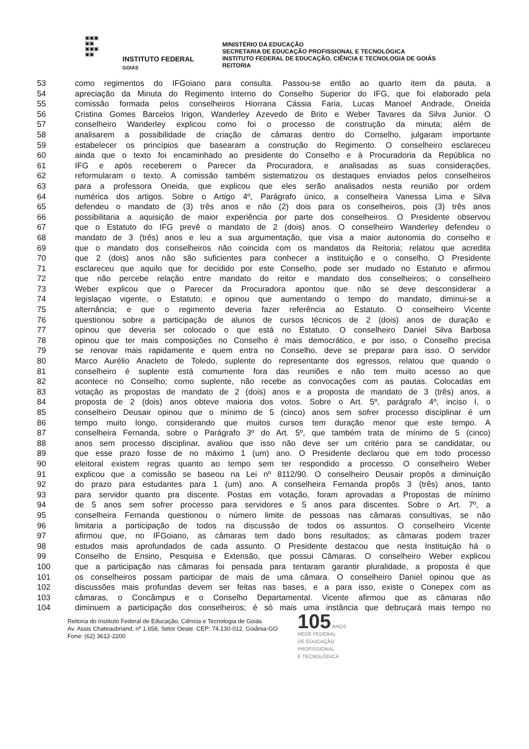▣▣▣
▣▣
▣▣▣
▣▣
INSTITUTO FEDERAL
GOIÁS
MINISTÉRIO DA EDUCAÇÃO
SECRETARIA DE EDUCAÇÃO PROFISSIONAL E TECNOLÓGICA
INSTITUTO FEDERAL DE EDUCAÇÃO, CIÊNCIA E TECNOLOGIA DE GOIÁS
REITORIA
53 como regimentos do IFGoiano para consulta. Passou-se então ao quarto item da pauta, a
54 apreciação da Minuta do Regimento Interno do Conselho Superior do IFG, que foi elaborado pela
55 comissão formada pelos conselheiros Hiorrana Cássia Faria, Lucas Manoel Andrade, Oneida
56 Cristina Gomes Barcelos Irigon, Wanderley Azevedo de Brito e Weber Tavares da Silva Junior. O
57 conselheiro Wanderley explicou como foi o processo de construção da minuta; além de
58 analisarem a possibilidade de criação de câmaras dentro do Conselho, julgaram importante
59 estabelecer os princípios que basearam a construção do Regimento. O conselheiro esclareceu
60 ainda que o texto foi encaminhado ao presidente do Conselho e à Procuradoria da República no
61 IFG e após receberem o Parecer da Procuradora, e analisadas as suas considerações,
62 reformularam o texto. A comissão também sistematizou os destaques enviados pelos conselheiros
63 para a professora Oneida, que explicou que eles serão analisados nesta reunião por ordem
64 numérica dos artigos. Sobre o Artigo 4º, Parágrafo único, a conselheira Vanessa Lima e Silva
65 defendeu o mandato de (3) três anos e não (2) dois para os conselheiros, pois (3) três anos
66 possibilitaria a aquisição de maior experiência por parte dos conselheiros. O Presidente observou
67 que o Estatuto do IFG prevê o mandato de 2 (dois) anos. O conselheiro Wanderley defendeu o
68 mandato de 3 (três) anos e leu a sua argumentação, que visa a maior autonomia do conselho e
69 que o mandato dos conselheiros não coincida com os mandatos da Reitoria; relatou que acredita
70 que 2 (dois) anos não são suficientes para conhecer a instituição e o conselho. O Presidente
71 esclareceu que aquilo que for decidido por este Conselho, pode ser mudado no Estatuto e afirmou
72 que não percebe relação entre mandato do reitor e mandato dos conselheiros; o conselheiro
73 Weber explicou que o Parecer da Procuradora apontou que não se deve desconsiderar a
74 legislaçao vigente, o Estatuto; e opinou que aumentando o tempo do mandato, diminui-se a
75 alternância; e que o regimento deveria fazer referência ao Estatuto. O conselheiro Vicente
76 questionou sobre a participação de alunos de cursos técnicos de 2 (dois) anos de duração e
77 opinou que deveria ser colocado o que está no Estatuto. O conselheiro Daniel Silva Barbosa
78 opinou que ter mais composições no Conselho é mais democrático, e por isso, o Conselho precisa
79 se renovar mais rapidamente e quem entra no Conselho, deve se preparar para isso. O servidor
80 Marco Aurélio Anacleto de Toledo, suplente do representante dos egressos, relatou que quando o
81 conselheiro é suplente está comumente fora das reuniões e não tem muito acesso ao que
82 acontece no Conselho; como suplente, não recebe as convocações com as pautas. Colocadas em
83 votação as propostas de mandato de 2 (dois) anos e a proposta de mandato de 3 (três) anos, a
84 proposta de 2 (dois) anos obteve maioria dos votos. Sobre o Art. 5º, parágrafo 4º, inciso I, o
85 conselheiro Deusair opinou que o mínimo de 5 (cinco) anos sem sofrer processo disciplinar é um
86 tempo muito longo, considerando que muitos cursos tem duração menor que este tempo. A
87 conselheira Fernanda, sobre o Parágrafo 3º do Art. 5º, que também trata de mínimo de 5 (cinco)
88 anos sem processo disciplinar, avaliou que isso não deve ser um critério para se candidatar, ou
89 que esse prazo fosse de no máximo 1 (um) ano. O Presidente declarou que em todo processo
90 eleitoral existem regras quanto ao tempo sem ter respondido a processo. O conselheiro Weber
91 explicou que a comissão se baseou na Lei nº 8112/90. O conselheiro Deusair propôs a diminuição
92 do prazo para estudantes para 1 (um) ano. A conselheira Fernanda propôs 3 (três) anos, tanto
93 para servidor quanto pra discente. Postas em votação, foram aprovadas a Propostas de mínimo
94 de 5 anos sem sofrer processo para servidores e 5 anos para discentes. Sobre o Art. 7º, a
95 conselheira Fernanda questionou o número limite de pessoas nas câmaras consultivas, se não
96 limitaria a participação de todos na discussão de todos os assuntos. O conselheiro Vicente
97 afirmou que, no IFGoiano, as câmaras tem dado bons resultados; as câmaras podem trazer
98 estudos mais aprofundados de cada assunto. O Presidente destacou que nesta Instituição há o
99 Conselho de Ensino, Pesquisa e Extensão, que possui Câmaras. O conselheiro Weber explicou
100 que a participação nas câmaras foi pensada para tentaram garantir pluralidade, a proposta é que
101 os conselheiros possam participar de mais de uma câmara. O conselheiro Daniel opinou que as
102 discussões mais profundas devem ser feitas nas bases, e a para isso, existe o Conepex com as
103 câmaras, o Concâmpus e o Conselho Departamental. Vicente afirmou que as câmaras não
104 diminuem a participação dos conselheiros; é só mais uma instância que debruçará mais tempo no
Reitoria do Instituto Federal de Educação, Ciência e Tecnologia de Goiás
Av. Assis Chateaubriand, nº 1.658, Setor Oeste. CEP: 74.130-012. Goiânia-GO
Fone: (62) 3612-2200
105 ANOS
REDE FEDERAL
DE EDUCAÇÃO
PROFISSIONAL
E TECNOLÓGICA